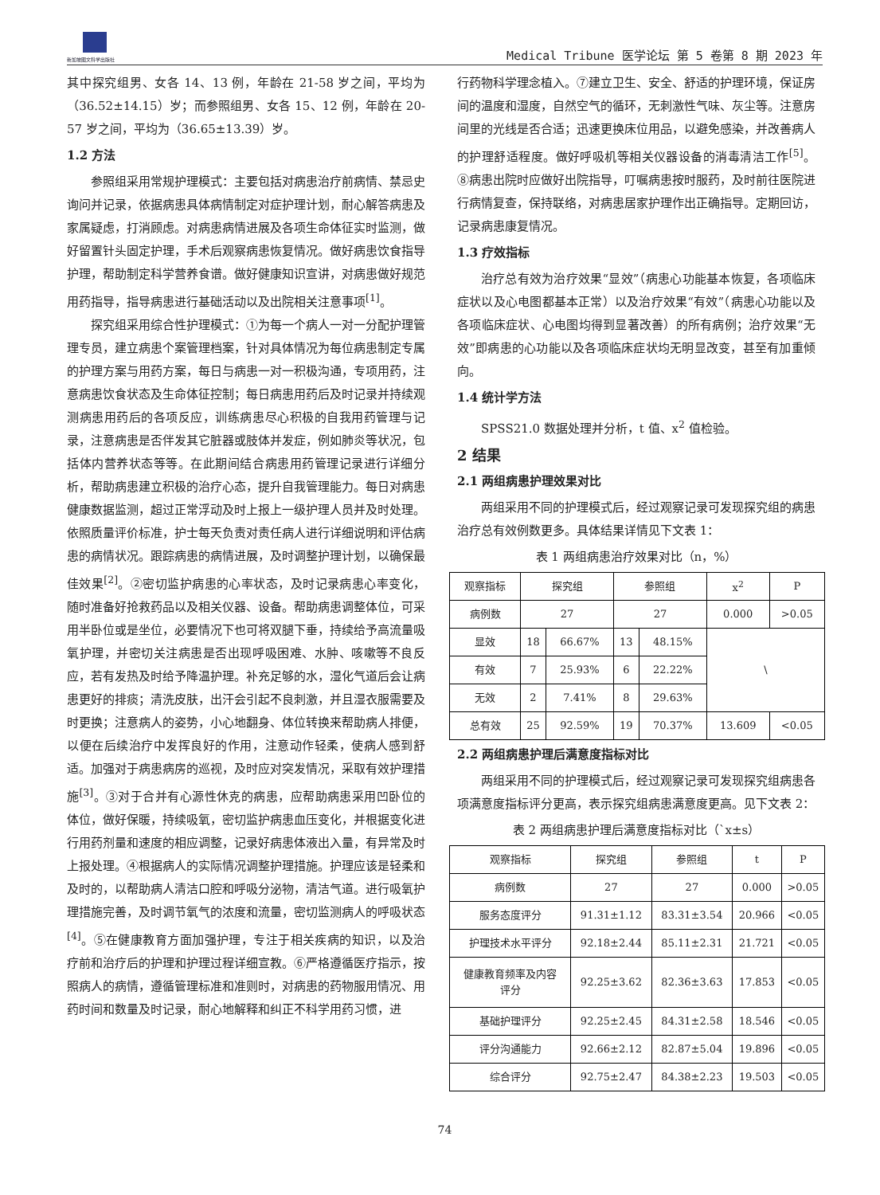新加坡图文科学出版社
Medical Tribune 医学论坛 第 5 卷第 8 期 2023 年
其中探究组男、女各 14、13 例，年龄在 21-58 岁之间，平均为（36.52±14.15）岁；而参照组男、女各 15、12 例，年龄在 20-57 岁之间，平均为（36.65±13.39）岁。
1.2 方法
参照组采用常规护理模式：主要包括对病患治疗前病情、禁忌史询问并记录，依据病患具体病情制定对症护理计划，耐心解答病患及家属疑虑，打消顾虑。对病患病情进展及各项生命体征实时监测，做好留置针头固定护理，手术后观察病患恢复情况。做好病患饮食指导护理，帮助制定科学营养食谱。做好健康知识宣讲，对病患做好规范用药指导，指导病患进行基础活动以及出院相关注意事项<sup>[1]</sup>。
探究组采用综合性护理模式：①为每一个病人一对一分配护理管理专员，建立病患个案管理档案，针对具体情况为每位病患制定专属的护理方案与用药方案，每日与病患一对一积极沟通，专项用药，注意病患饮食状态及生命体征控制；每日病患用药后及时记录并持续观测病患用药后的各项反应，训练病患尽心积极的自我用药管理与记录，注意病患是否伴发其它脏器或肢体并发症，例如肺炎等状况，包括体内营养状态等等。在此期间结合病患用药管理记录进行详细分析，帮助病患建立积极的治疗心态，提升自我管理能力。每日对病患健康数据监测，超过正常浮动及时上报上一级护理人员并及时处理。依照质量评价标准，护士每天负责对责任病人进行详细说明和评估病患的病情状况。跟踪病患的病情进展，及时调整护理计划，以确保最佳效果<sup>[2]</sup>。②密切监护病患的心率状态，及时记录病患心率变化，随时准备好抢救药品以及相关仪器、设备。帮助病患调整体位，可采用半卧位或是坐位，必要情况下也可将双腿下垂，持续给予高流量吸氧护理，并密切关注病患是否出现呼吸困难、水肿、咳嗽等不良反应，若有发热及时给予降温护理。补充足够的水，湿化气道后会让病患更好的排痰；清洗皮肤，出汗会引起不良刺激，并且湿衣服需要及时更换；注意病人的姿势，小心地翻身、体位转换来帮助病人排便，以便在后续治疗中发挥良好的作用，注意动作轻柔，使病人感到舒适。加强对于病患病房的巡视，及时应对突发情况，采取有效护理措施<sup>[3]</sup>。③对于合并有心源性休克的病患，应帮助病患采用凹卧位的体位，做好保暖，持续吸氧，密切监护病患血压变化，并根据变化进行用药剂量和速度的相应调整，记录好病患体液出入量，有异常及时上报处理。④根据病人的实际情况调整护理措施。护理应该是轻柔和及时的，以帮助病人清洁口腔和呼吸分泌物，清洁气道。进行吸氧护理措施完善，及时调节氧气的浓度和流量，密切监测病人的呼吸状态<sup>[4]</sup>。⑤在健康教育方面加强护理，专注于相关疾病的知识，以及治疗前和治疗后的护理和护理过程详细宣教。⑥严格遵循医疗指示，按照病人的病情，遵循管理标准和准则时，对病患的药物服用情况、用药时间和数量及时记录，耐心地解释和纠正不科学用药习惯，进
行药物科学理念植入。⑦建立卫生、安全、舒适的护理环境，保证房间的温度和湿度，自然空气的循环，无刺激性气味、灰尘等。注意房间里的光线是否合适；迅速更换床位用品，以避免感染，并改善病人的护理舒适程度。做好呼吸机等相关仪器设备的消毒清洁工作<sup>[5]</sup>。⑧病患出院时应做好出院指导，叮嘱病患按时服药，及时前往医院进行病情复查，保持联络，对病患居家护理作出正确指导。定期回访，记录病患康复情况。
1.3 疗效指标
治疗总有效为治疗效果“显效”（病患心功能基本恢复，各项临床症状以及心电图都基本正常）以及治疗效果“有效”（病患心功能以及各项临床症状、心电图均得到显著改善）的所有病例；治疗效果“无效”即病患的心功能以及各项临床症状均无明显改变，甚至有加重倾向。
1.4 统计学方法
SPSS21.0 数据处理并分析，t 值、x<sup>2</sup> 值检验。
2 结果
2.1 两组病患护理效果对比
两组采用不同的护理模式后，经过观察记录可发现探究组的病患治疗总有效例数更多。具体结果详情见下文表 1：
表 1 两组病患治疗效果对比（n，%）
| 观察指标 | 探究组 | | 参照组 | | x<sup>2</sup> | P |
| 病例数 | 27 | | 27 | | 0.000 | >0.05 |
| 显效 | 18 | 66.67% | 13 | 48.15% | \ | |
| 有效 | 7 | 25.93% | 6 | 22.22% | | |
| 无效 | 2 | 7.41% | 8 | 29.63% | | |
| 总有效 | 25 | 92.59% | 19 | 70.37% | 13.609 | <0.05 |
2.2 两组病患护理后满意度指标对比
两组采用不同的护理模式后，经过观察记录可发现探究组病患各项满意度指标评分更高，表示探究组病患满意度更高。见下文表 2：
表 2 两组病患护理后满意度指标对比（`x±s）
| 观察指标 | 探究组 | 参照组 | t | P |
| 病例数 | 27 | 27 | 0.000 | >0.05 |
| 服务态度评分 | 91.31±1.12 | 83.31±3.54 | 20.966 | <0.05 |
| 护理技术水平评分 | 92.18±2.44 | 85.11±2.31 | 21.721 | <0.05 |
| 健康教育频率及内容 评分 | 92.25±3.62 | 82.36±3.63 | 17.853 | <0.05 |
| 基础护理评分 | 92.25±2.45 | 84.31±2.58 | 18.546 | <0.05 |
| 评分沟通能力 | 92.66±2.12 | 82.87±5.04 | 19.896 | <0.05 |
| 综合评分 | 92.75±2.47 | 84.38±2.23 | 19.503 | <0.05 |
74